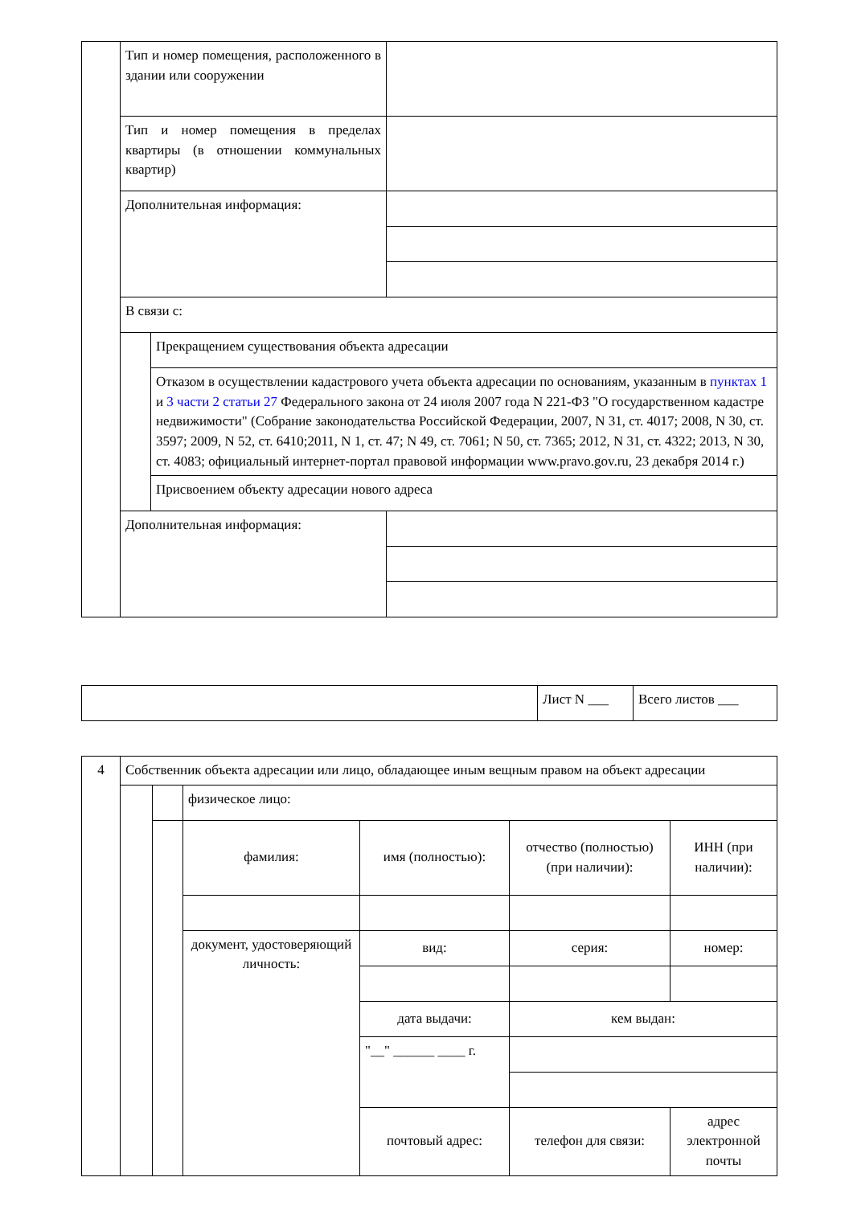| | Тип и номер помещения, расположенного в здании или сооружении | | |
| | Тип и номер помещения в пределах квартиры (в отношении коммунальных квартир) | | |
| | Дополнительная информация: | | |
| | В связи с: | | |
| | | Прекращением существования объекта адресации | |
| | | Отказом в осуществлении кадастрового учета объекта адресации по основаниям, указанным в пунктах 1 и 3 части 2 статьи 27 Федерального закона от 24 июля 2007 года N 221-ФЗ "О государственном кадастре недвижимости" (Собрание законодательства Российской Федерации, 2007, N 31, ст. 4017; 2008, N 30, ст. 3597; 2009, N 52, ст. 6410;2011, N 1, ст. 47; N 49, ст. 7061; N 50, ст. 7365; 2012, N 31, ст. 4322; 2013, N 30, ст. 4083; официальный интернет-портал правовой информации www.pravo.gov.ru, 23 декабря 2014 г.) | |
| | | Присвоением объекту адресации нового адреса | |
| | Дополнительная информация: | | |
| | Лист N ___ | Всего листов ___ |
| 4 | Собственник объекта адресации или лицо, обладающее иным вещным правом на объект адресации | | | | | |
| | | | физическое лицо: | | | |
| | | | фамилия: | имя (полностью): | отчество (полностью) (при наличии): | ИНН (при наличии): |
| | | | документ, удостоверяющий личность: | вид: | серия: | номер: |
| | | | | дата выдачи: | кем выдан: | |
| | | | | "__" ______ ____ г. | | |
| | | | | почтовый адрес: | телефон для связи: | адрес электронной почты |